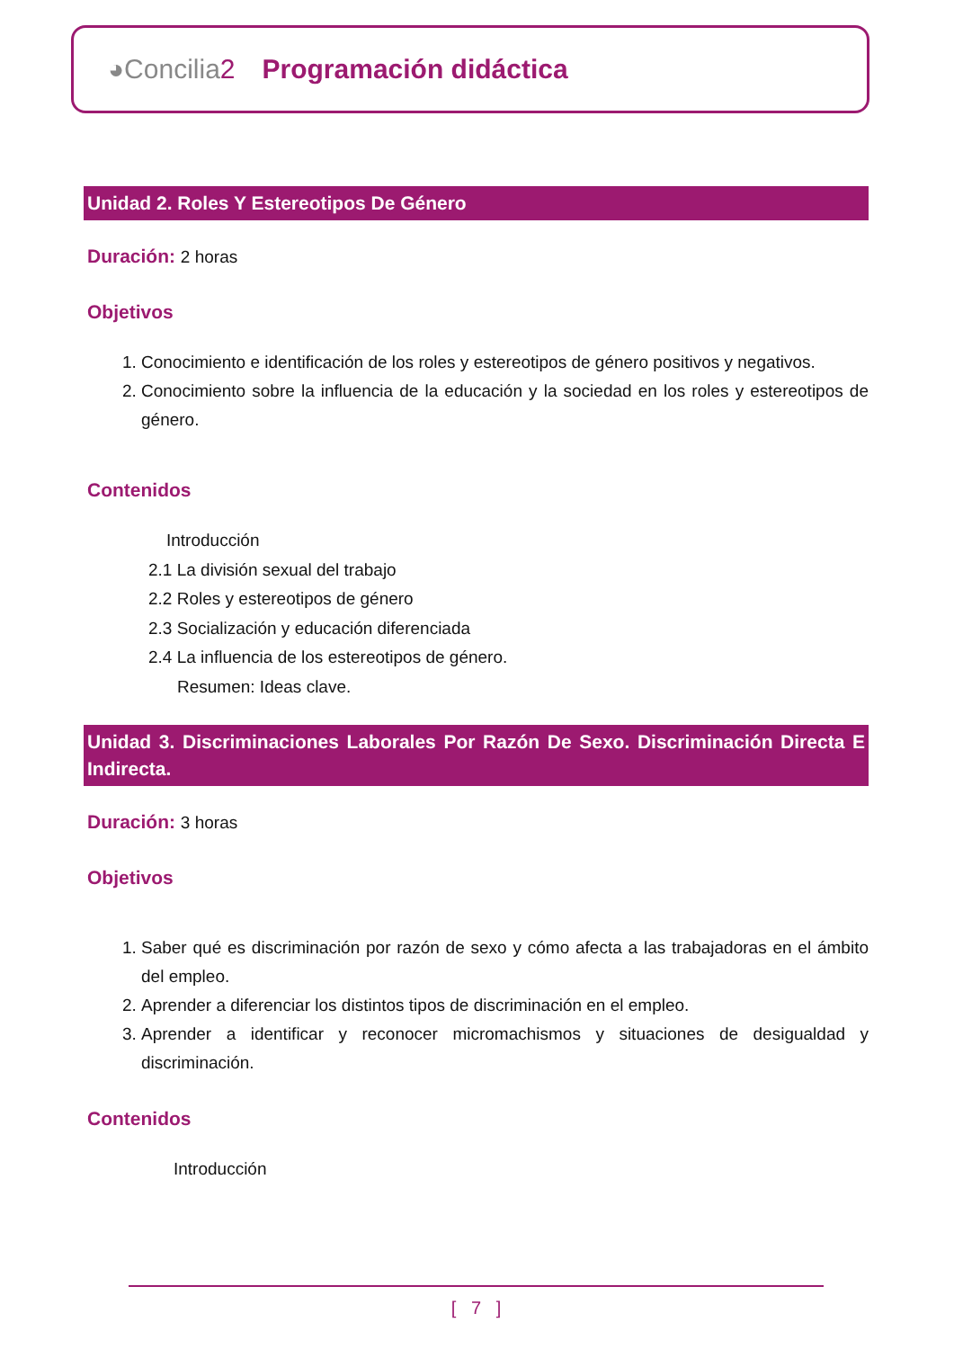◕Concilia2 Programación didáctica
Unidad 2. Roles Y Estereotipos De Género
Duración: 2 horas
Objetivos
1. Conocimiento e identificación de los roles y estereotipos de género positivos y negativos.
2. Conocimiento sobre la influencia de la educación y la sociedad en los roles y estereotipos de género.
Contenidos
Introducción
2.1 La división sexual del trabajo
2.2 Roles y estereotipos de género
2.3 Socialización y educación diferenciada
2.4 La influencia de los estereotipos de género.
Resumen: Ideas clave.
Unidad 3. Discriminaciones Laborales Por Razón De Sexo. Discriminación Directa E Indirecta.
Duración: 3 horas
Objetivos
1. Saber qué es discriminación por razón de sexo y cómo afecta a las trabajadoras en el ámbito del empleo.
2. Aprender a diferenciar los distintos tipos de discriminación en el empleo.
3. Aprender a identificar y reconocer micromachismos y situaciones de desigualdad y discriminación.
Contenidos
Introducción
[ 7 ]